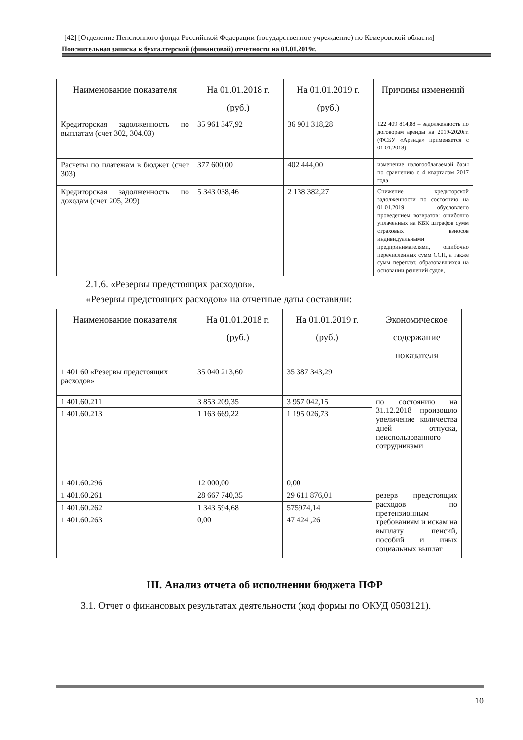[42] [Отделение Пенсионного фонда Российской Федерации (государственное учреждение) по Кемеровской области]
Пояснительная записка к бухгалтерской (финансовой) отчетности на 01.01.2019г.
| Наименование показателя | На 01.01.2018 г. (руб.) | На 01.01.2019 г. (руб.) | Причины изменений |
| --- | --- | --- | --- |
| Кредиторская задолженность по выплатам (счет 302, 304.03) | 35 961 347,92 | 36 901 318,28 | 122 409 814,88 – задолженность по договорам аренды на 2019-2020гг. (ФСБУ «Аренда» применяется с 01.01.2018) |
| Расчеты по платежам в бюджет (счет 303) | 377 600,00 | 402 444,00 | изменение налогооблагаемой базы по сравнению с 4 кварталом 2017 года |
| Кредиторская задолженность по доходам (счет 205, 209) | 5 343 038,46 | 2 138 382,27 | Снижение кредиторской задолженности по состоянию на 01.01.2019 обусловлено проведением возвратов: ошибочно уплаченных на КБК штрафов сумм страховых взносов индивидуальными предпринимателями, ошибочно перечисленных сумм ССП, а также сумм переплат, образовавшихся на основании решений судов, |
2.1.6. «Резервы предстоящих расходов».
«Резервы предстоящих расходов» на отчетные даты составили:
| Наименование показателя | На 01.01.2018 г. (руб.) | На 01.01.2019 г. (руб.) | Экономическое содержание показателя |
| --- | --- | --- | --- |
| 1 401 60 «Резервы предстоящих расходов» | 35 040 213,60 | 35 387 343,29 | |
| 1 401.60.211 | 3 853 209,35 | 3 957 042,15 | по состоянию на 31.12.2018 произошло увеличение количества дней отпуска, неиспользованного сотрудниками |
| 1 401.60.213 | 1 163 669,22 | 1 195 026,73 | |
| 1 401.60.296 | 12 000,00 | 0,00 | |
| 1 401.60.261 | 28 667 740,35 | 29 611 876,01 | резерв предстоящих расходов по претензионным требованиям и искам на выплату пенсий, пособий и иных социальных выплат |
| 1 401.60.262 | 1 343 594,68 | 575974,14 | |
| 1 401.60.263 | 0,00 | 47 424 ,26 | |
III. Анализ отчета об исполнении бюджета ПФР
3.1. Отчет о финансовых результатах деятельности (код формы по ОКУД 0503121).
10